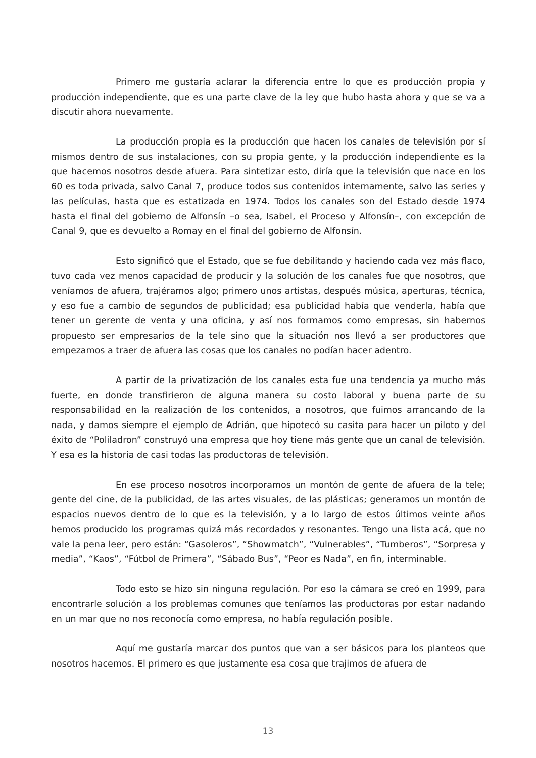Primero me gustaría aclarar la diferencia entre lo que es producción propia y producción independiente, que es una parte clave de la ley que hubo hasta ahora y que se va a discutir ahora nuevamente.
La producción propia es la producción que hacen los canales de televisión por sí mismos dentro de sus instalaciones, con su propia gente, y la producción independiente es la que hacemos nosotros desde afuera. Para sintetizar esto, diría que la televisión que nace en los 60 es toda privada, salvo Canal 7, produce todos sus contenidos internamente, salvo las series y las películas, hasta que es estatizada en 1974. Todos los canales son del Estado desde 1974 hasta el final del gobierno de Alfonsín –o sea, Isabel, el Proceso y Alfonsín–, con excepción de Canal 9, que es devuelto a Romay en el final del gobierno de Alfonsín.
Esto significó que el Estado, que se fue debilitando y haciendo cada vez más flaco, tuvo cada vez menos capacidad de producir y la solución de los canales fue que nosotros, que veníamos de afuera, trajéramos algo; primero unos artistas, después música, aperturas, técnica, y eso fue a cambio de segundos de publicidad; esa publicidad había que venderla, había que tener un gerente de venta y una oficina, y así nos formamos como empresas, sin habernos propuesto ser empresarios de la tele sino que la situación nos llevó a ser productores que empezamos a traer de afuera las cosas que los canales no podían hacer adentro.
A partir de la privatización de los canales esta fue una tendencia ya mucho más fuerte, en donde transfirieron de alguna manera su costo laboral y buena parte de su responsabilidad en la realización de los contenidos, a nosotros, que fuimos arrancando de la nada, y damos siempre el ejemplo de Adrián, que hipotecó su casita para hacer un piloto y del éxito de “Poliladron” construyó una empresa que hoy tiene más gente que un canal de televisión. Y esa es la historia de casi todas las productoras de televisión.
En ese proceso nosotros incorporamos un montón de gente de afuera de la tele; gente del cine, de la publicidad, de las artes visuales, de las plásticas; generamos un montón de espacios nuevos dentro de lo que es la televisión, y a lo largo de estos últimos veinte años hemos producido los programas quizá más recordados y resonantes. Tengo una lista acá, que no vale la pena leer, pero están: “Gasoleros”, “Showmatch”, “Vulnerables”, “Tumberos”, “Sorpresa y media”, “Kaos”, “Fútbol de Primera”, “Sábado Bus”, “Peor es Nada”, en fin, interminable.
Todo esto se hizo sin ninguna regulación. Por eso la cámara se creó en 1999, para encontrarle solución a los problemas comunes que teníamos las productoras por estar nadando en un mar que no nos reconocía como empresa, no había regulación posible.
Aquí me gustaría marcar dos puntos que van a ser básicos para los planteos que nosotros hacemos. El primero es que justamente esa cosa que trajimos de afuera de
13